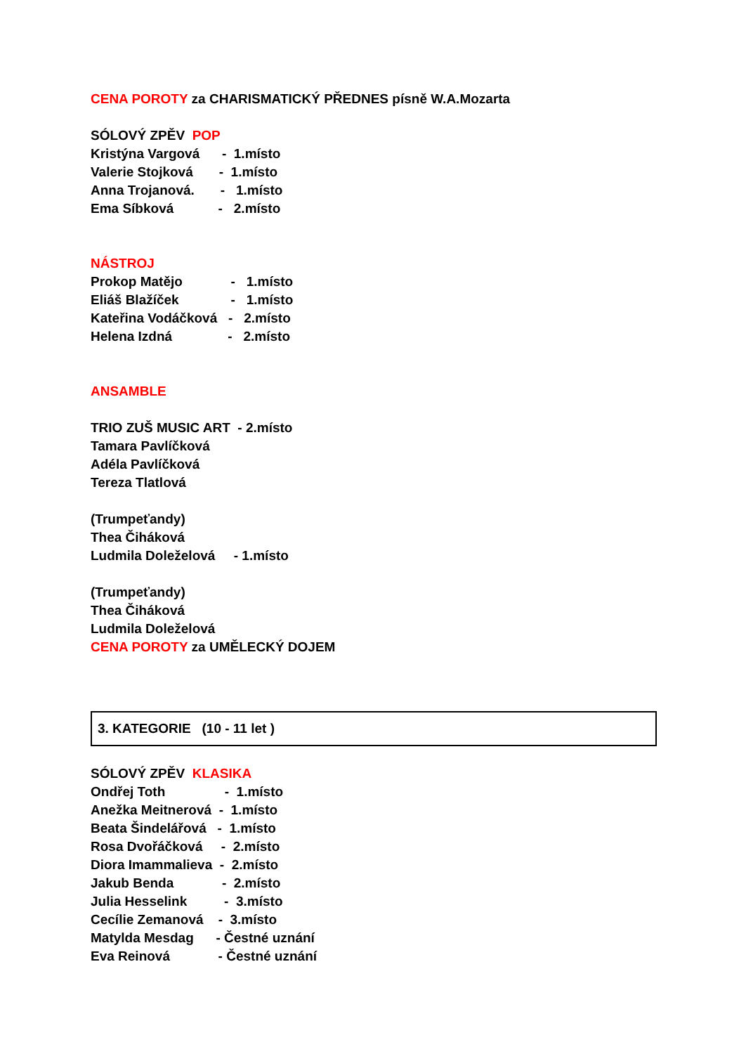CENA POROTY za CHARISMATICKÝ PŘEDNES písně W.A.Mozarta
SÓLOVÝ ZPĚV POP
Kristýna Vargová - 1.místo
Valerie Stojková - 1.místo
Anna Trojanová. - 1.místo
Ema Síbková - 2.místo
NÁSTROJ
Prokop Matějo - 1.místo
Eliáš Blažíček - 1.místo
Kateřina Vodáčková - 2.místo
Helena Izdná - 2.místo
ANSAMBLE
TRIO ZUŠ MUSIC ART - 2.místo
Tamara Pavlíčková
Adéla Pavlíčková
Tereza Tlatlová
(Trumpeťandy)
Thea Čiháková
Ludmila Doleželová - 1.místo
(Trumpeťandy)
Thea Čiháková
Ludmila Doleželová
CENA POROTY za UMĚLECKÝ DOJEM
3. KATEGORIE (10 - 11 let )
SÓLOVÝ ZPĚV KLASIKA
Ondřej Toth - 1.místo
Anežka Meitnerová - 1.místo
Beata Šindelářová - 1.místo
Rosa Dvořáčková - 2.místo
Diora Imammalieva - 2.místo
Jakub Benda - 2.místo
Julia Hesselink - 3.místo
Cecílie Zemanová - 3.místo
Matylda Mesdag - Čestné uznání
Eva Reinová - Čestné uznání